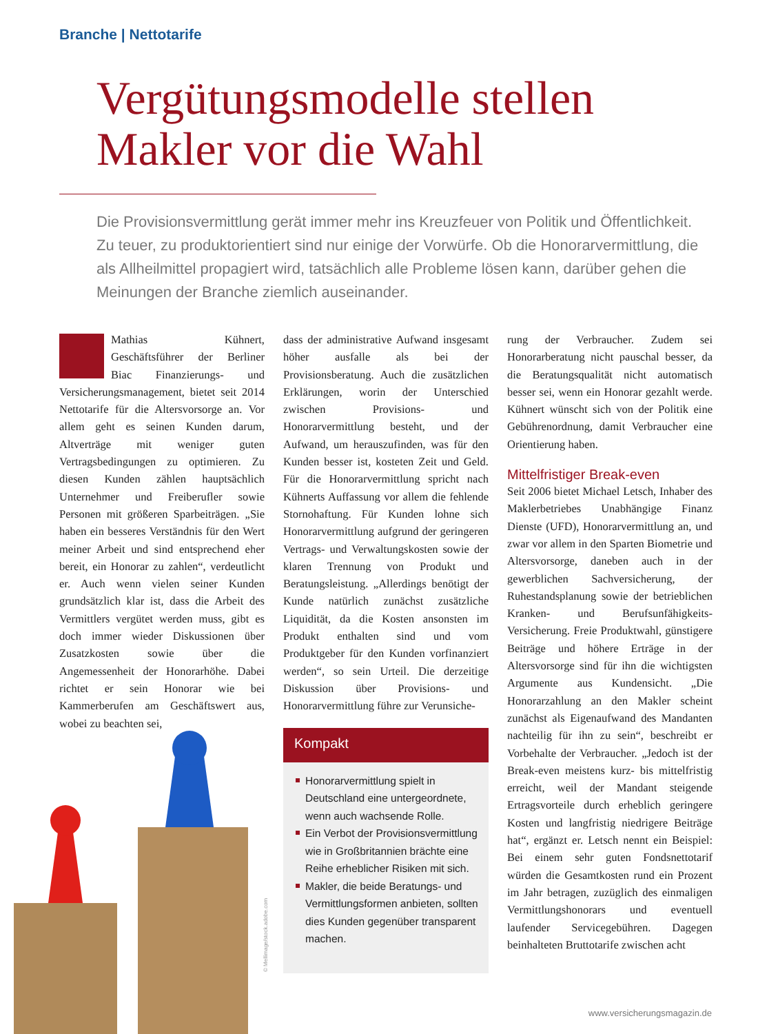Branche | Nettotarife
Vergütungsmodelle stellen
Makler vor die Wahl
Die Provisionsvermittlung gerät immer mehr ins Kreuzfeuer von Politik und Öffentlichkeit. Zu teuer, zu produktorientiert sind nur einige der Vorwürfe. Ob die Honorarvermittlung, die als Allheilmittel propagiert wird, tatsächlich alle Probleme lösen kann, darüber gehen die Meinungen der Branche ziemlich auseinander.
Mathias Kühnert, Geschäftsführer der Berliner Biac Finanzierungs- und Versicherungsmanagement, bietet seit 2014 Nettotarife für die Altersvorsorge an. Vor allem geht es seinen Kunden darum, Altverträge mit weniger guten Vertragsbedingungen zu optimieren. Zu diesen Kunden zählen hauptsächlich Unternehmer und Freiberufler sowie Personen mit größeren Sparbeiträgen. „Sie haben ein besseres Verständnis für den Wert meiner Arbeit und sind entsprechend eher bereit, ein Honorar zu zahlen“, verdeutlicht er. Auch wenn vielen seiner Kunden grundsätzlich klar ist, dass die Arbeit des Vermittlers vergütet werden muss, gibt es doch immer wieder Diskussionen über Zusatzkosten sowie über die Angemessenheit der Honorarhöhe. Dabei richtet er sein Honorar wie bei Kammerberufen am Geschäftswert aus, wobei zu beachten sei,
dass der administrative Aufwand insgesamt höher ausfalle als bei der Provisionsberatung. Auch die zusätzlichen Erklärungen, worin der Unterschied zwischen Provisions- und Honorarvermittlung besteht, und der Aufwand, um herauszufinden, was für den Kunden besser ist, kosteten Zeit und Geld. Für die Honorarvermittlung spricht nach Kühnerts Auffassung vor allem die fehlende Stornohaftung. Für Kunden lohne sich Honorarvermittlung aufgrund der geringeren Vertrags- und Verwaltungskosten sowie der klaren Trennung von Produkt und Beratungsleistung. „Allerdings benötigt der Kunde natürlich zunächst zusätzliche Liquidität, da die Kosten ansonsten im Produkt enthalten sind und vom Produktgeber für den Kunden vorfinanziert werden“, so sein Urteil. Die derzeitige Diskussion über Provisions- und Honorarvermittlung führe zur Verunsiche-
rung der Verbraucher. Zudem sei Honorarberatung nicht pauschal besser, da die Beratungsqualität nicht automatisch besser sei, wenn ein Honorar gezahlt werde. Kühnert wünscht sich von der Politik eine Gebührenordnung, damit Verbraucher eine Orientierung haben.
Mittelfristiger Break-even
Seit 2006 bietet Michael Letsch, Inhaber des Maklerbetriebes Unabhängige Finanz Dienste (UFD), Honorarvermittlung an, und zwar vor allem in den Sparten Biometrie und Altersvorsorge, daneben auch in der gewerblichen Sachversicherung, der Ruhestandsplanung sowie der betrieblichen Kranken- und Berufsunfähigkeits-Versicherung. Freie Produktwahl, günstigere Beiträge und höhere Erträge in der Altersvorsorge sind für ihn die wichtigsten Argumente aus Kundensicht. „Die Honorarzahlung an den Makler scheint zunächst als Eigenaufwand des Mandanten nachteilig für ihn zu sein“, beschreibt er Vorbehalte der Verbraucher. „Jedoch ist der Break-even meistens kurz- bis mittelfristig erreicht, weil der Mandant steigende Ertragsvorteile durch erheblich geringere Kosten und langfristig niedrigere Beiträge hat“, ergänzt er. Letsch nennt ein Beispiel: Bei einem sehr guten Fondsnettotarif würden die Gesamtkosten rund ein Prozent im Jahr betragen, zuzüglich des einmaligen Vermittlungshonorars und eventuell laufender Servicegebühren. Dagegen beinhalteten Bruttotarife zwischen acht
© Mellimage/stock.adobe.com
Kompakt
Honorarvermittlung spielt in Deutschland eine untergeordnete, wenn auch wachsende Rolle.
Ein Verbot der Provisionsvermittlung wie in Großbritannien brächte eine Reihe erheblicher Risiken mit sich.
Makler, die beide Beratungs- und Vermittlungsformen anbieten, sollten dies Kunden gegenüber transparent machen.
www.versicherungsmagazin.de